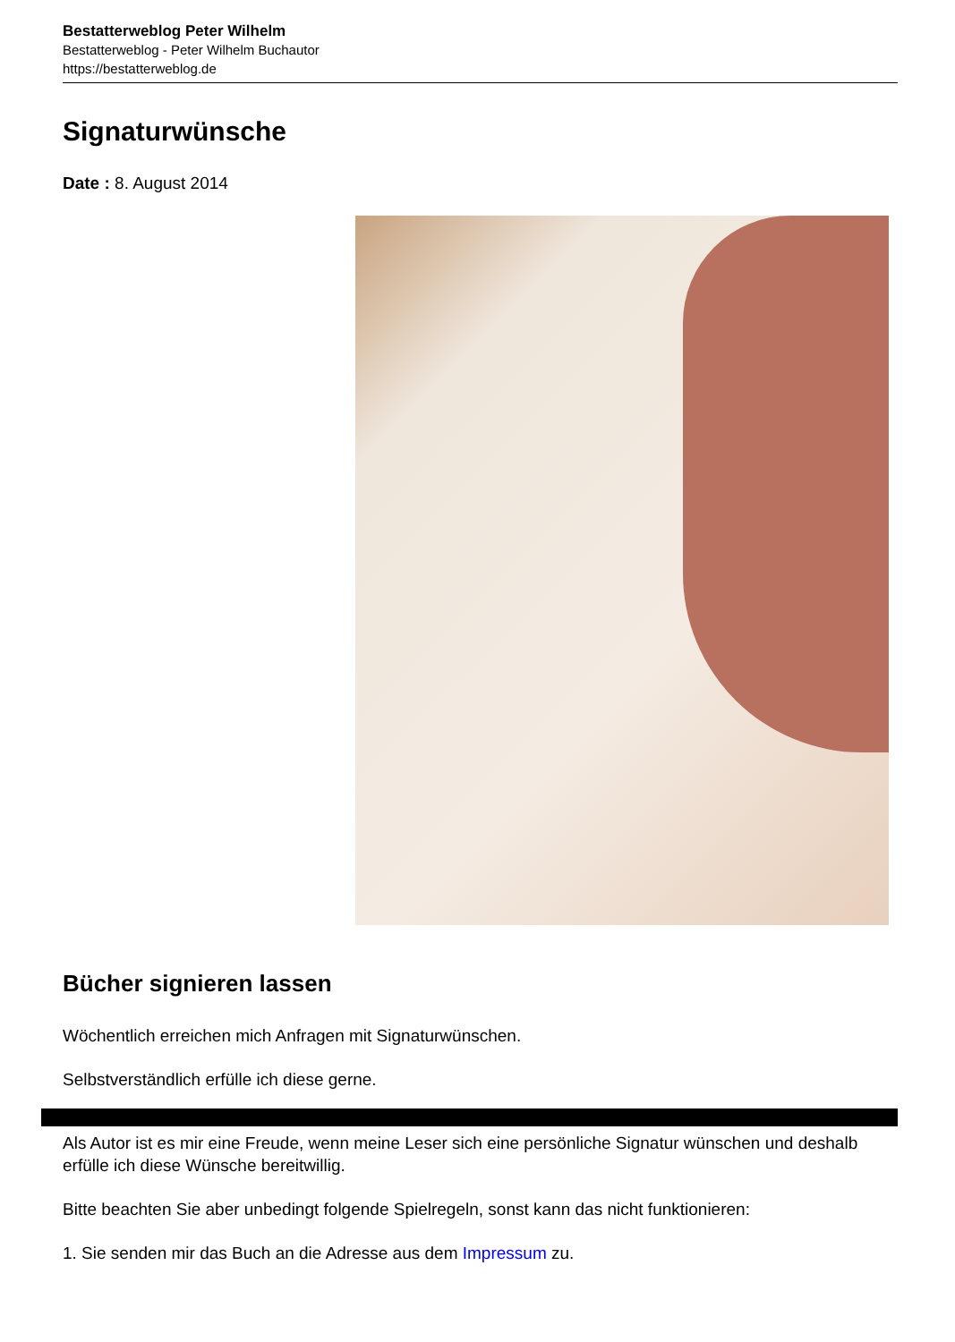Bestatterweblog Peter Wilhelm
Bestatterweblog - Peter Wilhelm Buchautor
https://bestatterweblog.de
Signaturwünsche
Date : 8. August 2014
Bücher signieren lassen
Wöchentlich erreichen mich Anfragen mit Signaturwünschen.
Selbstverständlich erfülle ich diese gerne.
Als Autor ist es mir eine Freude, wenn meine Leser sich eine persönliche Signatur wünschen und deshalb erfülle ich diese Wünsche bereitwillig.
Bitte beachten Sie aber unbedingt folgende Spielregeln, sonst kann das nicht funktionieren:
1. Sie senden mir das Buch an die Adresse aus dem Impressum zu.